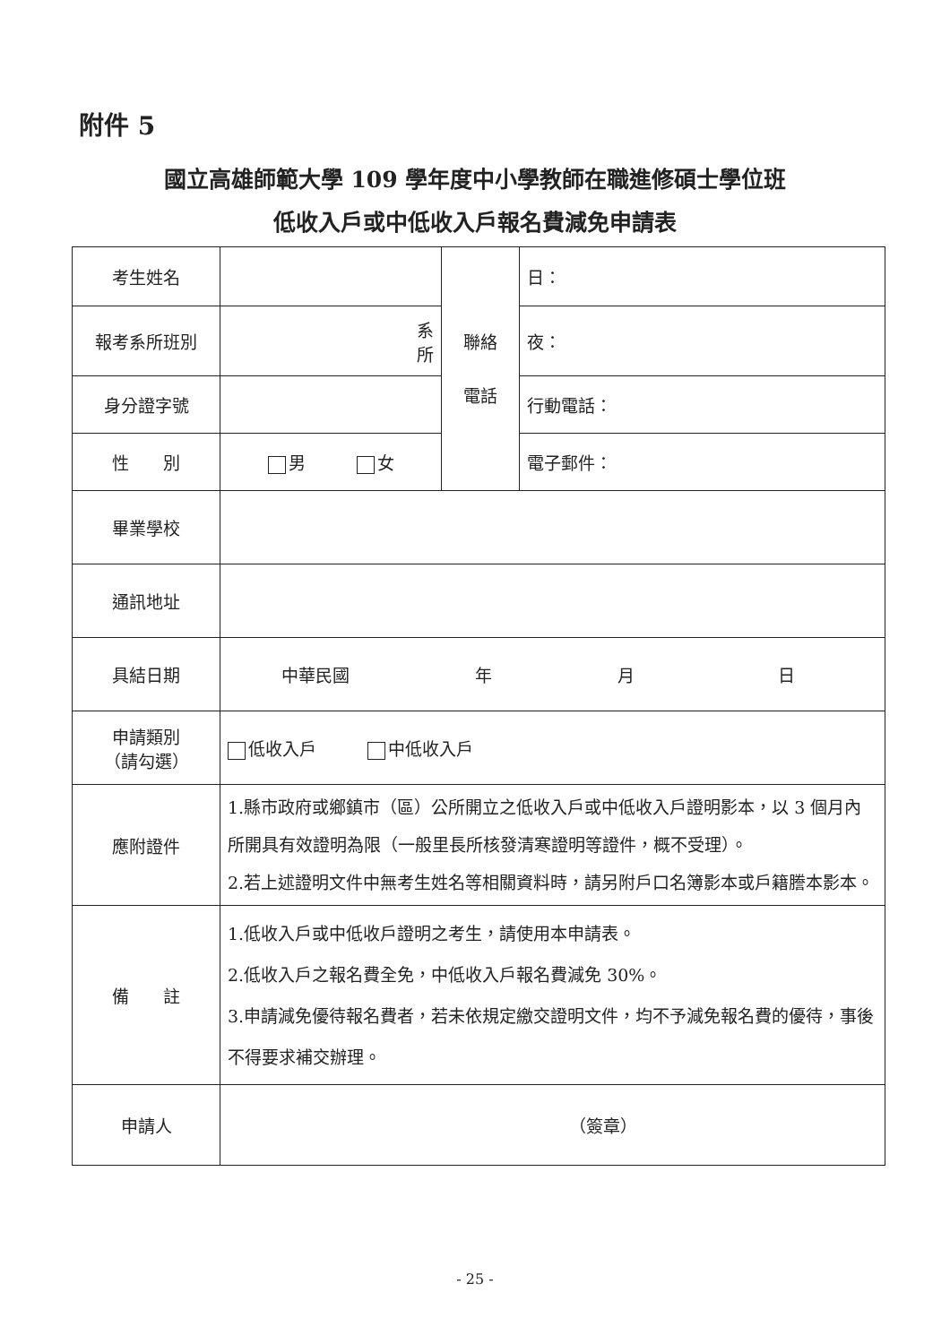附件 5
國立高雄師範大學 109 學年度中小學教師在職進修碩士學位班
低收入戶或中低收入戶報名費減免申請表
| 考生姓名 | | 聯絡 電話 | 日： |
| 報考系所班別 | 系 所 | | 夜： |
| 身分證字號 | | | 行動電話： |
| 性 別 | 男 女 | | 電子郵件： |
| 畢業學校 | | | |
| 通訊地址 | | | |
| 具結日期 | 中華民國 年 月 日 | | |
| 申請類別 （請勾選） | 低收入戶 中低收入戶 | | |
| 應附證件 | 1.縣市政府或鄉鎮市（區）公所開立之低收入戶或中低收入戶證明影本，以 3 個月內所開具有效證明為限（一般里長所核發清寒證明等證件，概不受理）。 2.若上述證明文件中無考生姓名等相關資料時，請另附戶口名簿影本或戶籍謄本影本。 | | |
| 備 註 | 1.低收入戶或中低收戶證明之考生，請使用本申請表。 2.低收入戶之報名費全免，中低收入戶報名費減免 30%。 3.申請減免優待報名費者，若未依規定繳交證明文件，均不予減免報名費的優待，事後不得要求補交辦理。 | | |
| 申請人 | （簽章） | | |
- 25 -